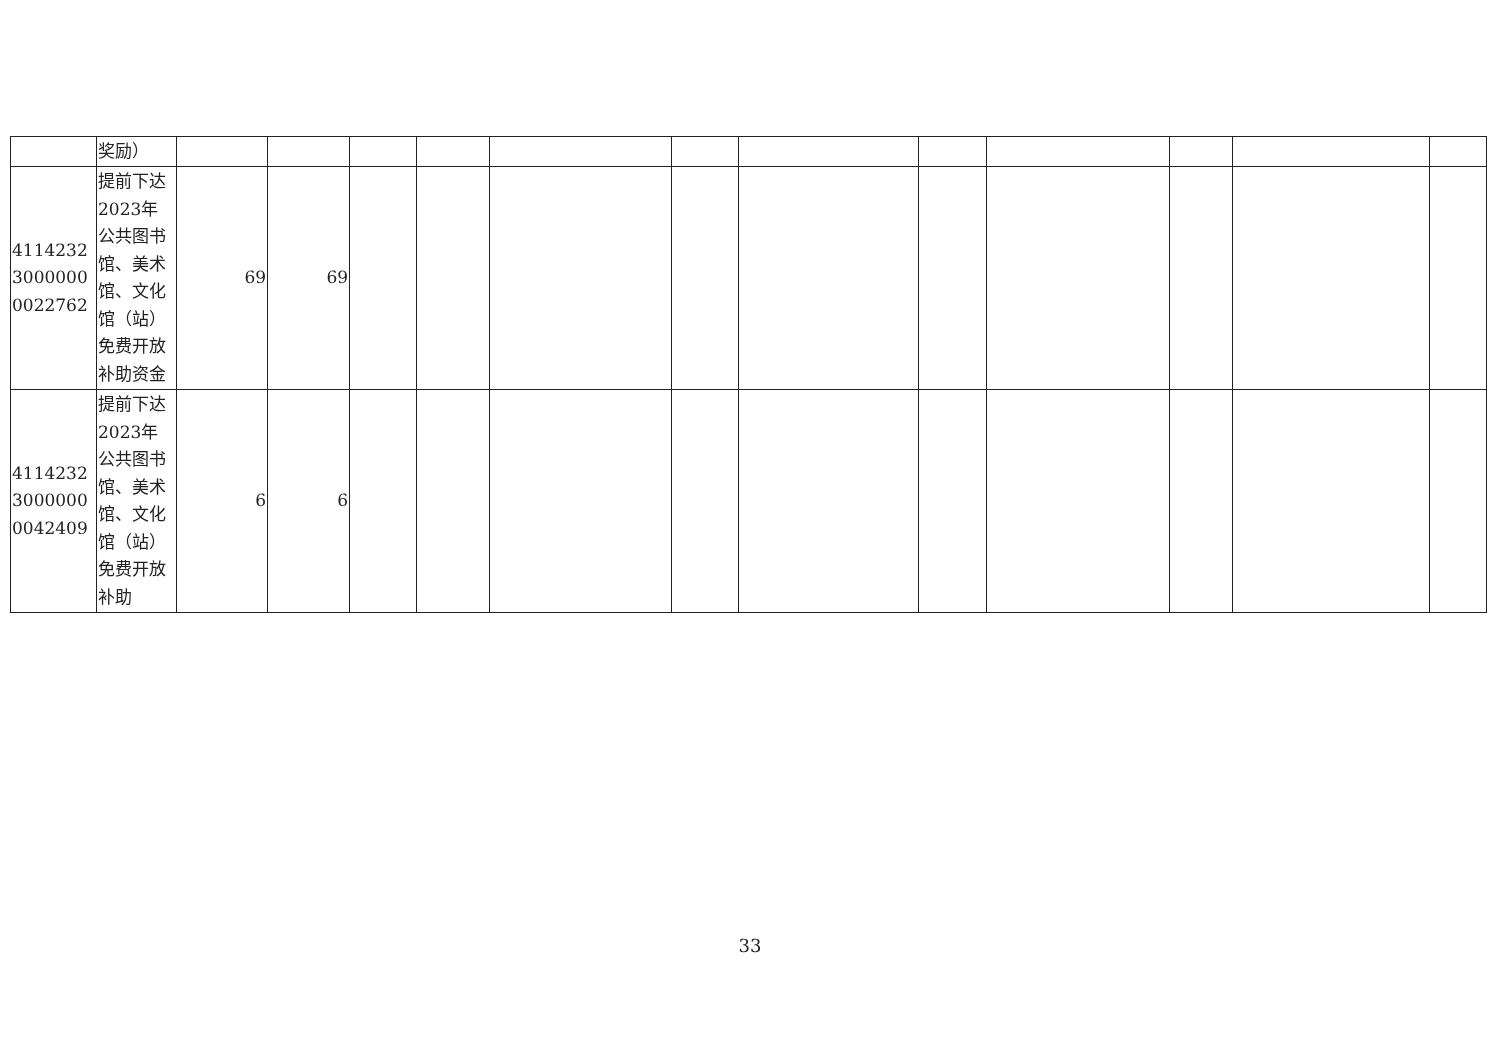| | 奖励） | | | | | | | | | | | | |
| 411423230000000022762 | 提前下达2023年公共图书馆、美术馆、文化馆（站）免费开放补助资金 | 69 | 69 | | | | | | | | | | |
| 411423230000000042409 | 提前下达2023年公共图书馆、美术馆、文化馆（站）免费开放补助 | 6 | 6 | | | | | | | | | | |
33